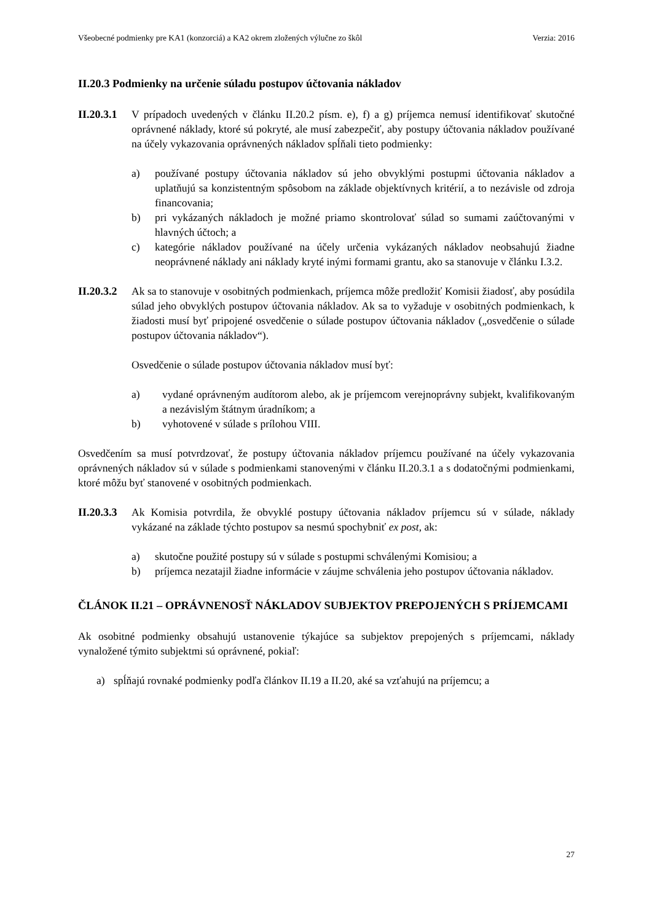Všeobecné podmienky pre KA1 (konzorciá) a KA2 okrem zložených výlučne zo škôl Verzia: 2016
II.20.3 Podmienky na určenie súladu postupov účtovania nákladov
II.20.3.1
V prípadoch uvedených v článku II.20.2 písm. e), f) a g) príjemca nemusí identifikovať skutočné oprávnené náklady, ktoré sú pokryté, ale musí zabezpečiť, aby postupy účtovania nákladov používané na účely vykazovania oprávnených nákladov spĺňali tieto podmienky:
a) používané postupy účtovania nákladov sú jeho obvyklými postupmi účtovania nákladov a uplatňujú sa konzistentným spôsobom na základe objektívnych kritérií, a to nezávisle od zdroja financovania;
b) pri vykázaných nákladoch je možné priamo skontrolovať súlad so sumami zaúčtovanými v hlavných účtoch; a
c) kategórie nákladov používané na účely určenia vykázaných nákladov neobsahujú žiadne neoprávnené náklady ani náklady kryté inými formami grantu, ako sa stanovuje v článku I.3.2.
II.20.3.2
Ak sa to stanovuje v osobitných podmienkach, príjemca môže predložiť Komisii žiadosť, aby posúdila súlad jeho obvyklých postupov účtovania nákladov. Ak sa to vyžaduje v osobitných podmienkach, k žiadosti musí byť pripojené osvedčenie o súlade postupov účtovania nákladov („osvedčenie o súlade postupov účtovania nákladov“).
Osvedčenie o súlade postupov účtovania nákladov musí byť:
a) vydané oprávneným audítorom alebo, ak je príjemcom verejnoprávny subjekt, kvalifikovaným a nezávislým štátnym úradníkom; a
b) vyhotovené v súlade s prílohou VIII.
Osvedčením sa musí potvrdzovať, že postupy účtovania nákladov príjemcu používané na účely vykazovania oprávnených nákladov sú v súlade s podmienkami stanovenými v článku II.20.3.1 a s dodatočnými podmienkami, ktoré môžu byť stanovené v osobitných podmienkach.
II.20.3.3
Ak Komisia potvrdila, že obvyklé postupy účtovania nákladov príjemcu sú v súlade, náklady vykázané na základe týchto postupov sa nesmú spochybniť ex post, ak:
a) skutočne použité postupy sú v súlade s postupmi schválenými Komisiou; a
b) príjemca nezatajil žiadne informácie v záujme schválenia jeho postupov účtovania nákladov.
ČLÁNOK II.21 – OPRÁVNENOSŤ NÁKLADOV SUBJEKTOV PREPOJENÝCH S PRÍJEMCAMI
Ak osobitné podmienky obsahujú ustanovenie týkajúce sa subjektov prepojených s príjemcami, náklady vynaložené týmito subjektmi sú oprávnené, pokiaľ:
a) spĺňajú rovnaké podmienky podľa článkov II.19 a II.20, aké sa vzťahujú na príjemcu; a
27